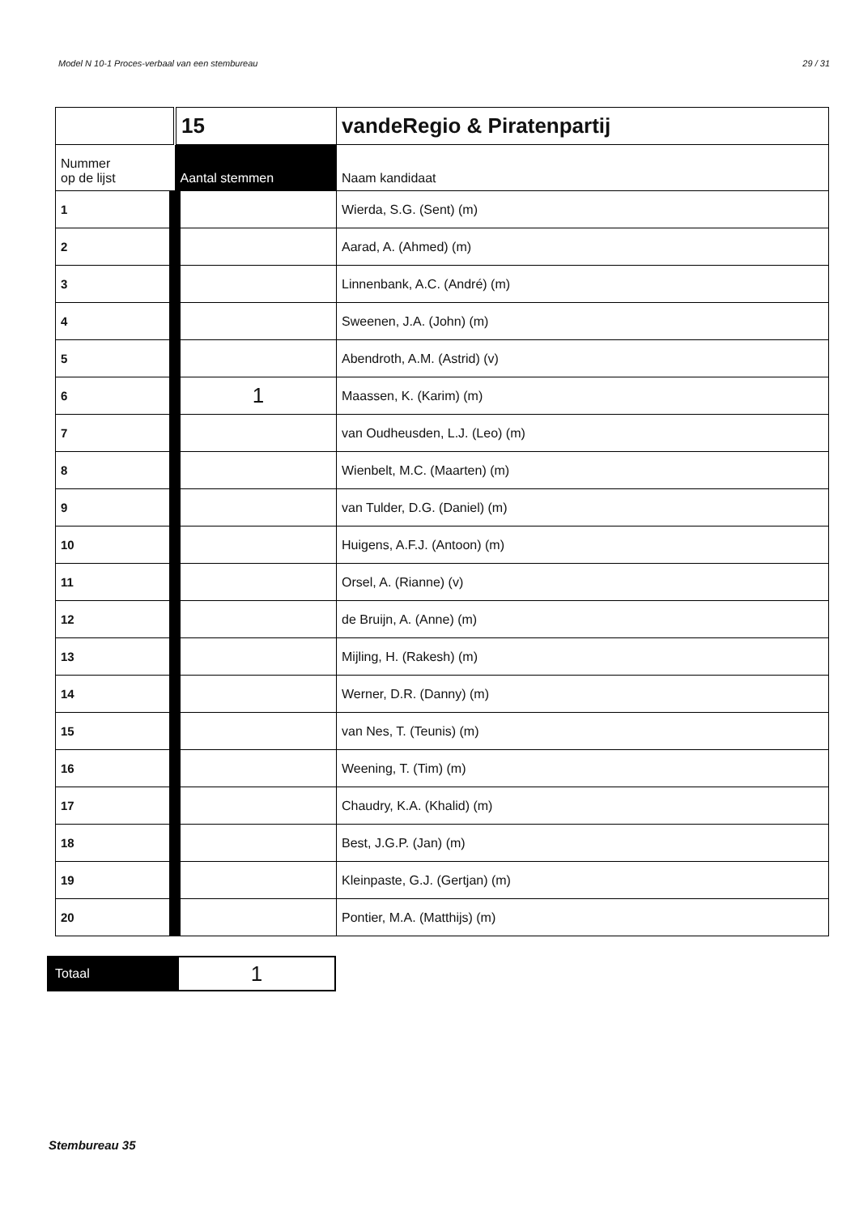Model N 10-1 Proces-verbaal van een stembureau 29 / 31
| | 15 | vandeRegio & Piratenpartij |
| Nummer op de lijst | Aantal stemmen | Naam kandidaat |
| 1 | | Wierda, S.G. (Sent) (m) |
| 2 | | Aarad, A. (Ahmed) (m) |
| 3 | | Linnenbank, A.C. (André) (m) |
| 4 | | Sweenen, J.A. (John) (m) |
| 5 | | Abendroth, A.M. (Astrid) (v) |
| 6 | 1 | Maassen, K. (Karim) (m) |
| 7 | | van Oudheusden, L.J. (Leo) (m) |
| 8 | | Wienbelt, M.C. (Maarten) (m) |
| 9 | | van Tulder, D.G. (Daniel) (m) |
| 10 | | Huigens, A.F.J. (Antoon) (m) |
| 11 | | Orsel, A. (Rianne) (v) |
| 12 | | de Bruijn, A. (Anne) (m) |
| 13 | | Mijling, H. (Rakesh) (m) |
| 14 | | Werner, D.R. (Danny) (m) |
| 15 | | van Nes, T. (Teunis) (m) |
| 16 | | Weening, T. (Tim) (m) |
| 17 | | Chaudry, K.A. (Khalid) (m) |
| 18 | | Best, J.G.P. (Jan) (m) |
| 19 | | Kleinpaste, G.J. (Gertjan) (m) |
| 20 | | Pontier, M.A. (Matthijs) (m) |
| Totaal | 1 |
Stembureau 35